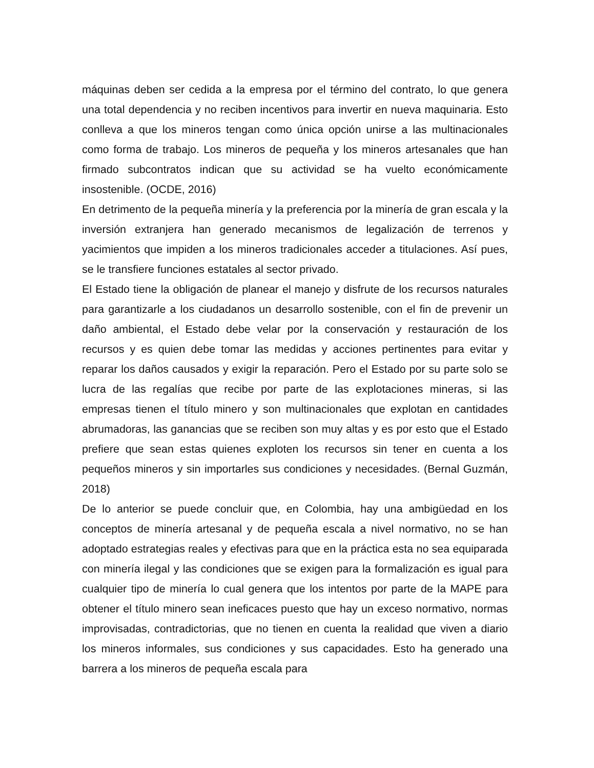máquinas deben ser cedida a la empresa por el término del contrato, lo que genera una total dependencia y no reciben incentivos para invertir en nueva maquinaria. Esto conlleva a que los mineros tengan como única opción unirse a las multinacionales como forma de trabajo. Los mineros de pequeña y los mineros artesanales que han firmado subcontratos indican que su actividad se ha vuelto económicamente insostenible. (OCDE, 2016)
En detrimento de la pequeña minería y la preferencia por la minería de gran escala y la inversión extranjera han generado mecanismos de legalización de terrenos y yacimientos que impiden a los mineros tradicionales acceder a titulaciones. Así pues, se le transfiere funciones estatales al sector privado.
El Estado tiene la obligación de planear el manejo y disfrute de los recursos naturales para garantizarle a los ciudadanos un desarrollo sostenible, con el fin de prevenir un daño ambiental, el Estado debe velar por la conservación y restauración de los recursos y es quien debe tomar las medidas y acciones pertinentes para evitar y reparar los daños causados y exigir la reparación. Pero el Estado por su parte solo se lucra de las regalías que recibe por parte de las explotaciones mineras, si las empresas tienen el título minero y son multinacionales que explotan en cantidades abrumadoras, las ganancias que se reciben son muy altas y es por esto que el Estado prefiere que sean estas quienes exploten los recursos sin tener en cuenta a los pequeños mineros y sin importarles sus condiciones y necesidades. (Bernal Guzmán, 2018)
De lo anterior se puede concluir que, en Colombia, hay una ambigüedad en los conceptos de minería artesanal y de pequeña escala a nivel normativo, no se han adoptado estrategias reales y efectivas para que en la práctica esta no sea equiparada con minería ilegal y las condiciones que se exigen para la formalización es igual para cualquier tipo de minería lo cual genera que los intentos por parte de la MAPE para obtener el título minero sean ineficaces puesto que hay un exceso normativo, normas improvisadas, contradictorias, que no tienen en cuenta la realidad que viven a diario los mineros informales, sus condiciones y sus capacidades. Esto ha generado una barrera a los mineros de pequeña escala para